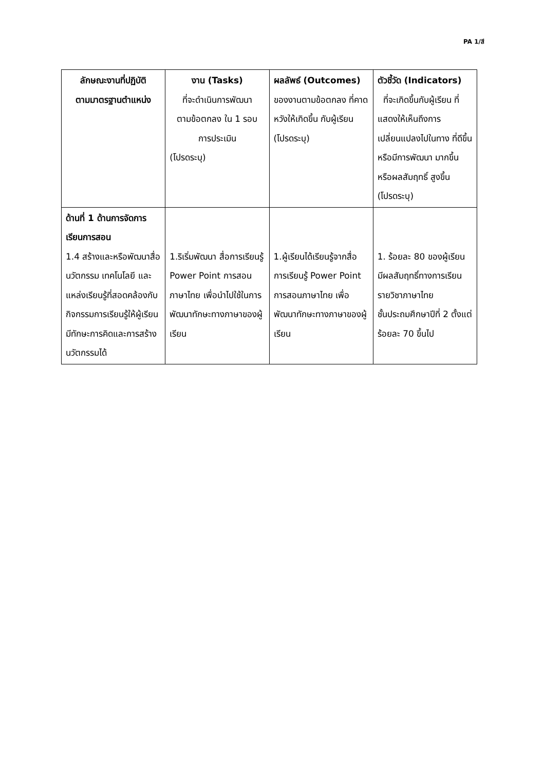PA 1/สี
| ลักษณะงานที่ปฏิบัติ ตามมาตรฐานตำแหน่ง | งาน (Tasks) ที่จะดำเนินการพัฒนา ตามข้อตกลง ใน 1 รอบ การประเมิน (โปรดระบุ) | ผลลัพธ์ (Outcomes) ของงานตามข้อตกลง ที่คาดหวังให้เกิดขึ้น กับผู้เรียน (โปรดระบุ) | ตัวชี้วัด (Indicators) ที่จะเกิดขึ้นกับผู้เรียน ที่แสดงให้เห็นถึงการเปลี่ยนแปลงไปในทาง ที่ดีขึ้นหรือมีการพัฒนา มากขึ้นหรือผลสัมฤทธิ์ สูงขึ้น (โปรดระบุ) |
| --- | --- | --- | --- |
| ด้านที่ 1 ด้านการจัดการเรียนการสอน 1.4 สร้างและหรือพัฒนาสื่อ นวัตกรรม เทคโนโลยี และแหล่งเรียนรู้ที่สอดคล้องกับกิจกรรมการเรียนรู้ให้ผู้เรียนมีทักษะการคิดและการสร้างนวัตกรรมได้ | 1.ริเริ่มพัฒนา สื่อการเรียนรู้ Power Point การสอนภาษาไทย เพื่อนำไปใช้ในการพัฒนาทักษะทางภาษาของผู้เรียน | 1.ผู้เรียนได้เรียนรู้จากสื่อการเรียนรู้ Power Point การสอนภาษาไทย เพื่อพัฒนาทักษะทางภาษาของผู้เรียน | 1. ร้อยละ 80 ของผู้เรียน มีผลสัมฤทธิ์ทางการเรียนรายวิชาภาษาไทย ชั้นประถมศึกษาปีที่ 2 ตั้งแต่ร้อยละ 70 ขึ้นไป |